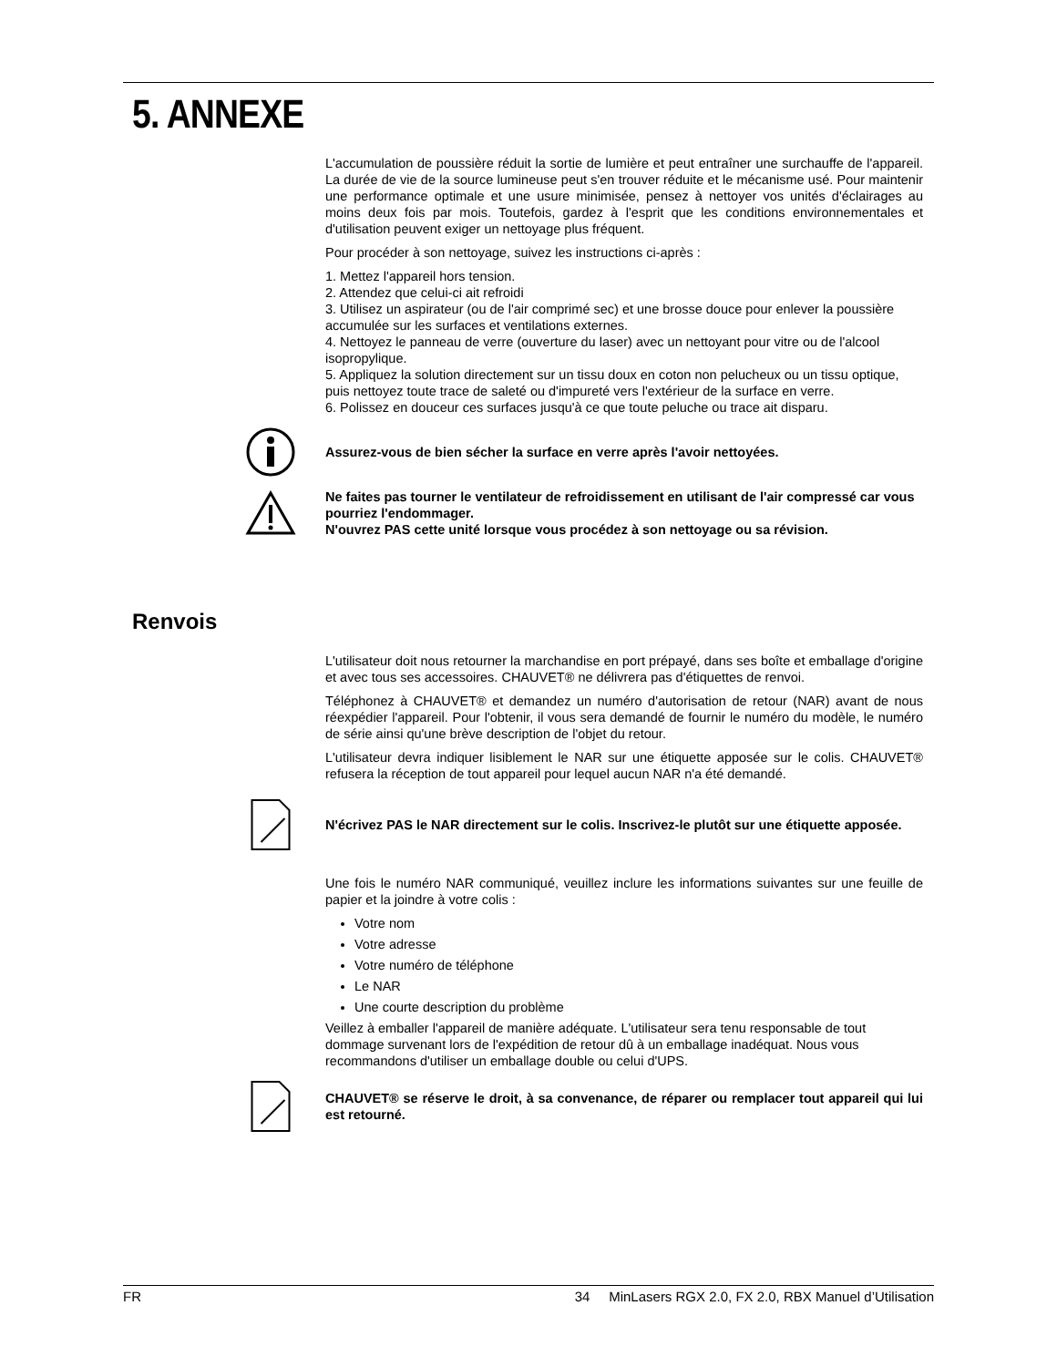5. ANNEXE
L'accumulation de poussière réduit la sortie de lumière et peut entraîner une surchauffe de l'appareil. La durée de vie de la source lumineuse peut s'en trouver réduite et le mécanisme usé. Pour maintenir une performance optimale et une usure minimisée, pensez à nettoyer vos unités d'éclairages au moins deux fois par mois. Toutefois, gardez à l'esprit que les conditions environnementales et d'utilisation peuvent exiger un nettoyage plus fréquent.
Pour procéder à son nettoyage, suivez les instructions ci-après :
1. Mettez l'appareil hors tension.
2. Attendez que celui-ci ait refroidi
3. Utilisez un aspirateur (ou de l'air comprimé sec) et une brosse douce pour enlever la poussière accumulée sur les surfaces et ventilations externes.
4. Nettoyez le panneau de verre (ouverture du laser) avec un nettoyant pour vitre ou de l'alcool isopropylique.
5. Appliquez la solution directement sur un tissu doux en coton non pelucheux ou un tissu optique, puis nettoyez toute trace de saleté ou d'impureté vers l'extérieur de la surface en verre.
6. Polissez en douceur ces surfaces jusqu'à ce que toute peluche ou trace ait disparu.
Assurez-vous de bien sécher la surface en verre après l'avoir nettoyées.
Ne faites pas tourner le ventilateur de refroidissement en utilisant de l'air compressé car vous pourriez l'endommager.
N'ouvrez PAS cette unité lorsque vous procédez à son nettoyage ou sa révision.
Renvois
L'utilisateur doit nous retourner la marchandise en port prépayé, dans ses boîte et emballage d'origine et avec tous ses accessoires. CHAUVET® ne délivrera pas d'étiquettes de renvoi.
Téléphonez à CHAUVET® et demandez un numéro d'autorisation de retour (NAR) avant de nous réexpédier l'appareil. Pour l'obtenir, il vous sera demandé de fournir le numéro du modèle, le numéro de série ainsi qu'une brève description de l'objet du retour.
L'utilisateur devra indiquer lisiblement le NAR sur une étiquette apposée sur le colis. CHAUVET® refusera la réception de tout appareil pour lequel aucun NAR n'a été demandé.
N'écrivez PAS le NAR directement sur le colis. Inscrivez-le plutôt sur une étiquette apposée.
Une fois le numéro NAR communiqué, veuillez inclure les informations suivantes sur une feuille de papier et la joindre à votre colis :
Votre nom
Votre adresse
Votre numéro de téléphone
Le NAR
Une courte description du problème
Veillez à emballer l'appareil de manière adéquate. L'utilisateur sera tenu responsable de tout dommage survenant lors de l'expédition de retour dû à un emballage inadéquat. Nous vous recommandons d'utiliser un emballage double ou celui d'UPS.
CHAUVET® se réserve le droit, à sa convenance, de réparer ou remplacer tout appareil qui lui est retourné.
FR 34 MinLasers RGX 2.0, FX 2.0, RBX Manuel d’Utilisation